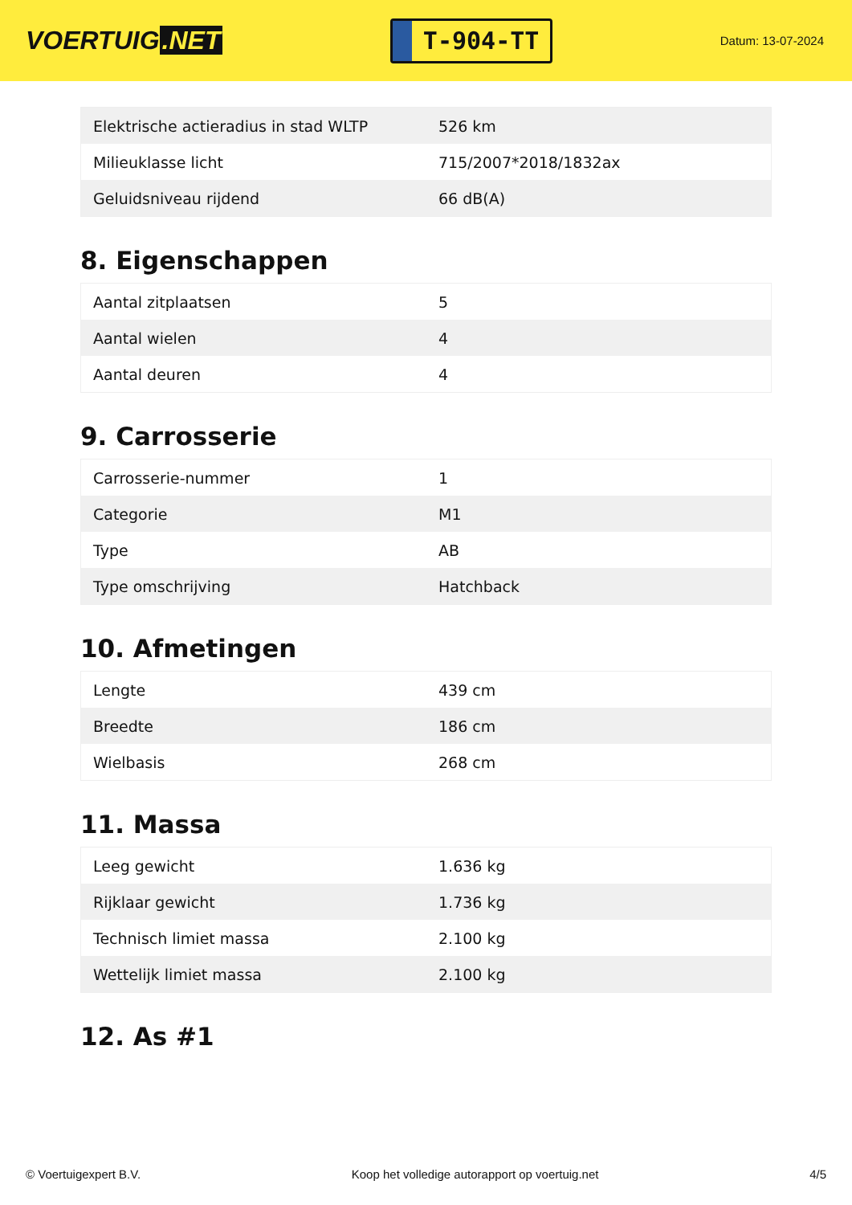VOERTUIG.NET
T-904-TT
Datum: 13-07-2024
| Elektrische actieradius in stad WLTP | 526 km |
| Milieuklasse licht | 715/2007*2018/1832ax |
| Geluidsniveau rijdend | 66 dB(A) |
8. Eigenschappen
| Aantal zitplaatsen | 5 |
| Aantal wielen | 4 |
| Aantal deuren | 4 |
9. Carrosserie
| Carrosserie-nummer | 1 |
| Categorie | M1 |
| Type | AB |
| Type omschrijving | Hatchback |
10. Afmetingen
| Lengte | 439 cm |
| Breedte | 186 cm |
| Wielbasis | 268 cm |
11. Massa
| Leeg gewicht | 1.636 kg |
| Rijklaar gewicht | 1.736 kg |
| Technisch limiet massa | 2.100 kg |
| Wettelijk limiet massa | 2.100 kg |
12. As #1
© Voertuigexpert B.V. Koop het volledige autorapport op voertuig.net 4/5